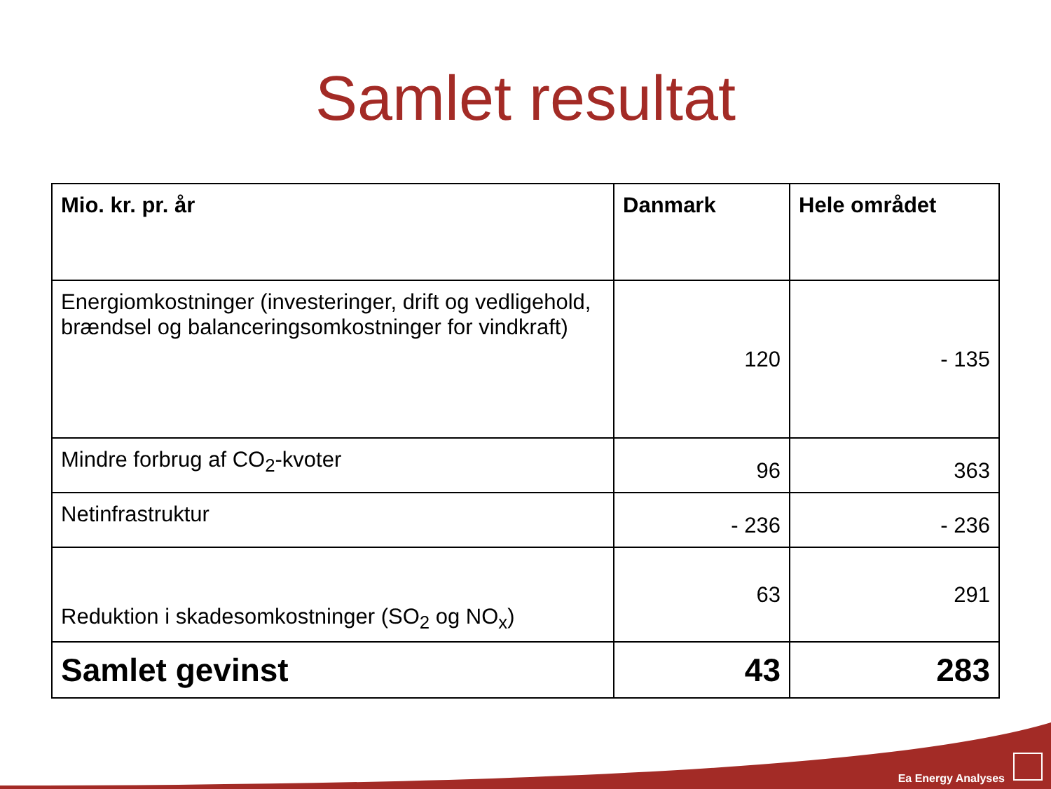Samlet resultat
| Mio. kr. pr. år | Danmark | Hele området |
| --- | --- | --- |
| Energiomkostninger (investeringer, drift og vedligehold, brændsel og balanceringsomkostninger for vindkraft) | 120 | - 135 |
| Mindre forbrug af CO<sub>2</sub>-kvoter | 96 | 363 |
| Netinfrastruktur | - 236 | - 236 |
| Reduktion i skadesomkostninger (SO<sub>2</sub> og NO<sub>x</sub>) | 63 | 291 |
| Samlet gevinst | 43 | 283 |
Ea Energy Analyses